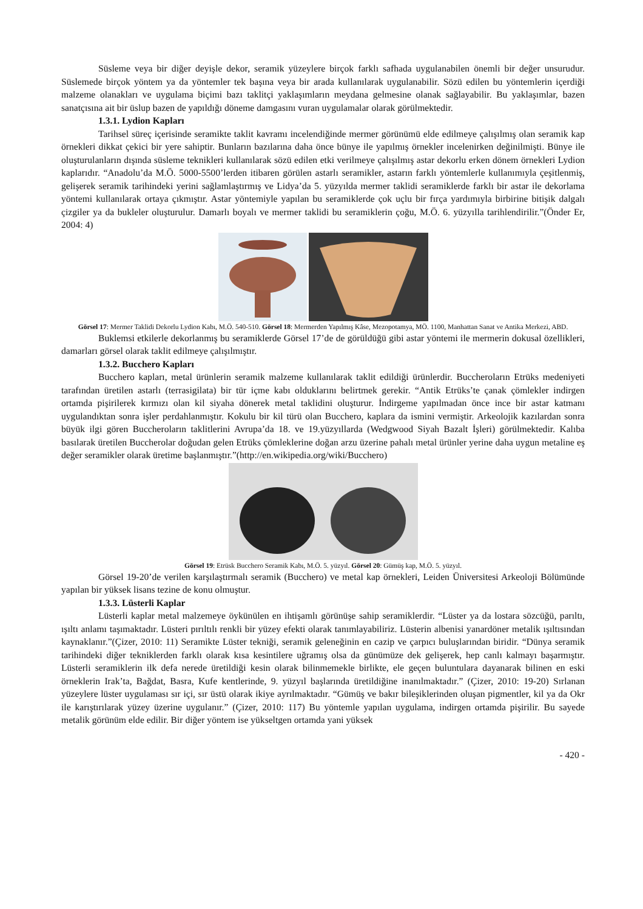Süsleme veya bir diğer deyişle dekor, seramik yüzeylere birçok farklı safhada uygulanabilen önemli bir değer unsurudur. Süslemede birçok yöntem ya da yöntemler tek başına veya bir arada kullanılarak uygulanabilir. Sözü edilen bu yöntemlerin içerdiği malzeme olanakları ve uygulama biçimi bazı taklitçi yaklaşımların meydana gelmesine olanak sağlayabilir. Bu yaklaşımlar, bazen sanatçısına ait bir üslup bazen de yapıldığı döneme damgasını vuran uygulamalar olarak görülmektedir.
1.3.1. Lydion Kapları
Tarihsel süreç içerisinde seramikte taklit kavramı incelendiğinde mermer görünümü elde edilmeye çalışılmış olan seramik kap örnekleri dikkat çekici bir yere sahiptir. Bunların bazılarına daha önce bünye ile yapılmış örnekler incelenirken değinilmişti. Bünye ile oluşturulanların dışında süsleme teknikleri kullanılarak sözü edilen etki verilmeye çalışılmış astar dekorlu erken dönem örnekleri Lydion kaplarıdır. “Anadolu’da M.Ö. 5000-5500’lerden itibaren görülen astarlı seramikler, astarın farklı yöntemlerle kullanımıyla çeşitlenmiş, gelişerek seramik tarihindeki yerini sağlamlaştırmış ve Lidya’da 5. yüzyılda mermer taklidi seramiklerde farklı bir astar ile dekorlama yöntemi kullanılarak ortaya çıkmıştır. Astar yöntemiyle yapılan bu seramiklerde çok uçlu bir fırça yardımıyla birbirine bitişik dalgalı çizgiler ya da bukleler oluşturulur. Damarlı boyalı ve mermer taklidi bu seramiklerin çoğu, M.Ö. 6. yüzyılla tarihlendirilir.”(Önder Er, 2004: 4)
Görsel 17: Mermer Taklidi Dekorlu Lydion Kabı, M.Ö. 540-510. Görsel 18: Mermerden Yapılmış Kâse, Mezopotamya, MÖ. 1100, Manhattan Sanat ve Antika Merkezi, ABD.
Buklemsi etkilerle dekorlanmış bu seramiklerde Görsel 17’de de görüldüğü gibi astar yöntemi ile mermerin dokusal özellikleri, damarları görsel olarak taklit edilmeye çalışılmıştır.
1.3.2. Bucchero Kapları
Bucchero kapları, metal ürünlerin seramik malzeme kullanılarak taklit edildiği ürünlerdir. Buccheroların Etrüks medeniyeti tarafından üretilen astarlı (terrasigilata) bir tür içme kabı olduklarını belirtmek gerekir. “Antik Etrüks’te çanak çömlekler indirgen ortamda pişirilerek kırmızı olan kil siyaha dönerek metal taklidini oluşturur. İndirgeme yapılmadan önce ince bir astar katmanı uygulandıktan sonra işler perdahlanmıştır. Kokulu bir kil türü olan Bucchero, kaplara da ismini vermiştir. Arkeolojik kazılardan sonra büyük ilgi gören Buccheroların taklitlerini Avrupa’da 18. ve 19.yüzyıllarda (Wedgwood Siyah Bazalt İşleri) görülmektedir. Kalıba basılarak üretilen Buccherolar doğudan gelen Etrüks çömleklerine doğan arzu üzerine pahalı metal ürünler yerine daha uygun metaline eş değer seramikler olarak üretime başlanmıştır.”(http://en.wikipedia.org/wiki/Bucchero)
Görsel 19: Etrüsk Bucchero Seramik Kabı, M.Ö. 5. yüzyıl. Görsel 20: Gümüş kap, M.Ö. 5. yüzyıl.
Görsel 19-20’de verilen karşılaştırmalı seramik (Bucchero) ve metal kap örnekleri, Leiden Üniversitesi Arkeoloji Bölümünde yapılan bir yüksek lisans tezine de konu olmuştur.
1.3.3. Lüsterli Kaplar
Lüsterli kaplar metal malzemeye öykünülen en ihtişamlı görünüşe sahip seramiklerdir. “Lüster ya da lostara sözcüğü, parıltı, ışıltı anlamı taşımaktadır. Lüsteri pırıltılı renkli bir yüzey efekti olarak tanımlayabiliriz. Lüsterin albenisi yanardöner metalik ışıltısından kaynaklanır.”(Çizer, 2010: 11) Seramikte Lüster tekniği, seramik geleneğinin en cazip ve çarpıcı buluşlarından biridir. “Dünya seramik tarihindeki diğer tekniklerden farklı olarak kısa kesintilere uğramış olsa da günümüze dek gelişerek, hep canlı kalmayı başarmıştır. Lüsterli seramiklerin ilk defa nerede üretildiği kesin olarak bilinmemekle birlikte, ele geçen buluntulara dayanarak bilinen en eski örneklerin Irak’ta, Bağdat, Basra, Kufe kentlerinde, 9. yüzyıl başlarında üretildiğine inanılmaktadır.” (Çizer, 2010: 19-20) Sırlanan yüzeylere lüster uygulaması sır içi, sır üstü olarak ikiye ayrılmaktadır. “Gümüş ve bakır bileşiklerinden oluşan pigmentler, kil ya da Okr ile karıştırılarak yüzey üzerine uygulanır.” (Çizer, 2010: 117) Bu yöntemle yapılan uygulama, indirgen ortamda pişirilir. Bu sayede metalik görünüm elde edilir. Bir diğer yöntem ise yükseltgen ortamda yani yüksek
- 420 -